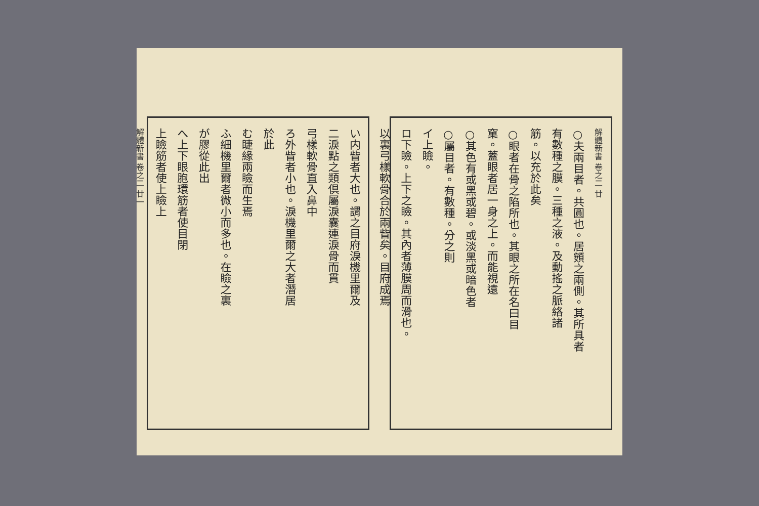い内眥者大也。謂之目府淚機里爾及
二淚點之類倶屬淚囊連淚骨而貫
弓樣軟骨直入鼻中
ろ外眥者小也。淚機里爾之大者潛居
於此
む睫緣兩瞼而生焉
ふ細機里爾者微小而多也。在瞼之裏
が膠從此出
へ上下眼胞環筋者使目閉
上瞼筋者使上瞼上
解體新書 卷之二 廿一
解體新書 卷之二 廿
○夫兩目者。共圓也。居頞之兩側。其所具者
有數種之膜。三種之液。及動搖之脈絡諸
筋。以充於此矣
○眼者在骨之陷所也。其眼之所在名曰目
窠。蓋眼者居一身之上。而能視遠
○其色有或黑或碧。或淡黑或暗色者
○屬目者。有數種。分之則
イ上瞼。
ロ下瞼。上下之瞼。其內者薄膜周而滑也。
以裏弓樣軟骨合於兩眥矣。目府成焉